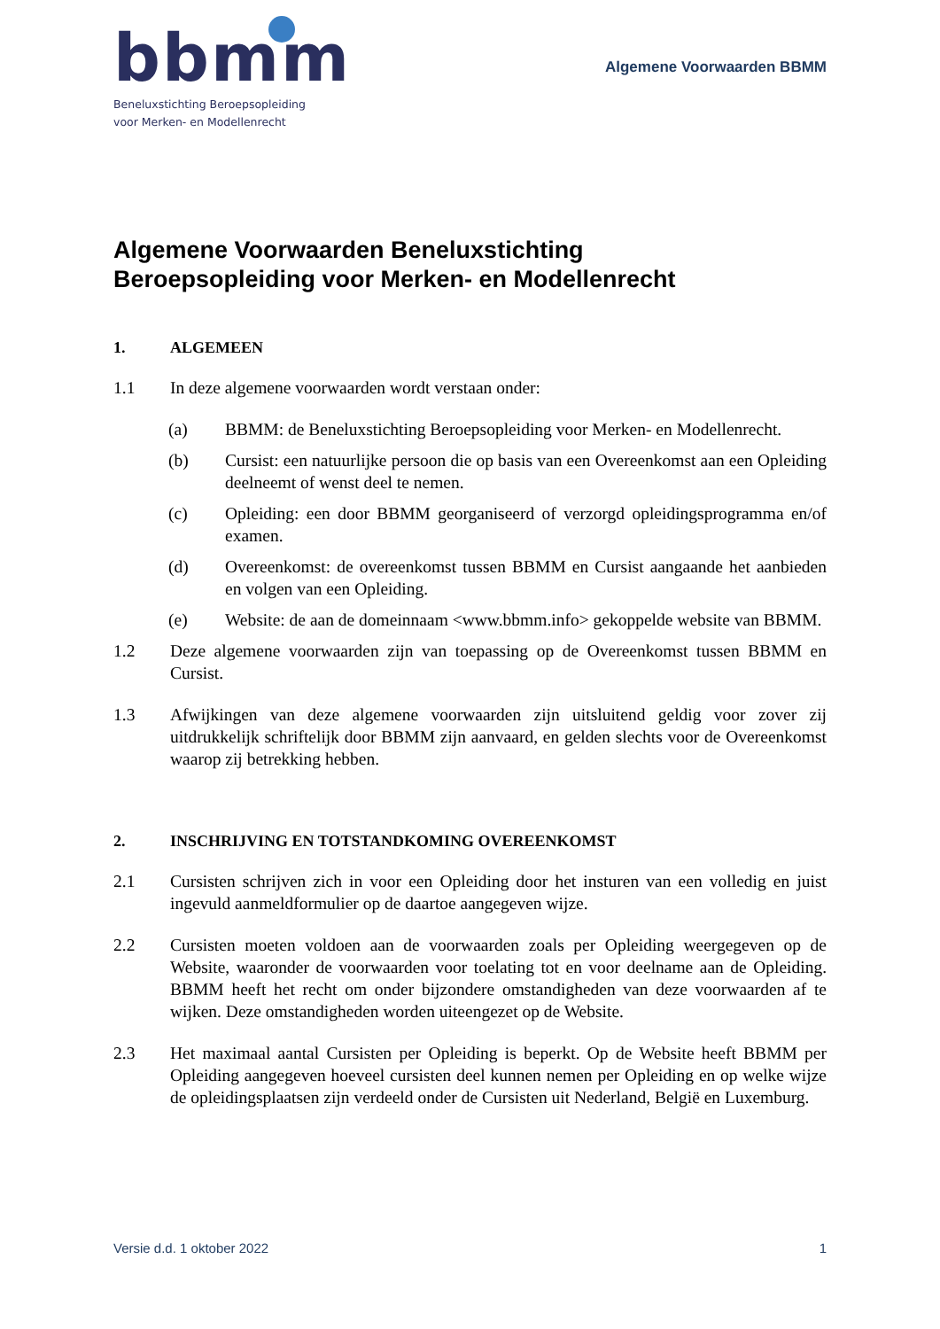bbmm
Beneluxstichting Beroepsopleiding
voor Merken- en Modellenrecht
Algemene Voorwaarden BBMM
Algemene Voorwaarden Beneluxstichting
Beroepsopleiding voor Merken- en Modellenrecht
1. ALGEMEEN
1.1 In deze algemene voorwaarden wordt verstaan onder:
(a) BBMM: de Beneluxstichting Beroepsopleiding voor Merken- en Modellenrecht.
(b) Cursist: een natuurlijke persoon die op basis van een Overeenkomst aan een Opleiding deelneemt of wenst deel te nemen.
(c) Opleiding: een door BBMM georganiseerd of verzorgd opleidingsprogramma en/of examen.
(d) Overeenkomst: de overeenkomst tussen BBMM en Cursist aangaande het aanbieden en volgen van een Opleiding.
(e) Website: de aan de domeinnaam <www.bbmm.info> gekoppelde website van BBMM.
1.2 Deze algemene voorwaarden zijn van toepassing op de Overeenkomst tussen BBMM en Cursist.
1.3 Afwijkingen van deze algemene voorwaarden zijn uitsluitend geldig voor zover zij uitdrukkelijk schriftelijk door BBMM zijn aanvaard, en gelden slechts voor de Overeenkomst waarop zij betrekking hebben.
2. INSCHRIJVING EN TOTSTANDKOMING OVEREENKOMST
2.1 Cursisten schrijven zich in voor een Opleiding door het insturen van een volledig en juist ingevuld aanmeldformulier op de daartoe aangegeven wijze.
2.2 Cursisten moeten voldoen aan de voorwaarden zoals per Opleiding weergegeven op de Website, waaronder de voorwaarden voor toelating tot en voor deelname aan de Opleiding. BBMM heeft het recht om onder bijzondere omstandigheden van deze voorwaarden af te wijken. Deze omstandigheden worden uiteengezet op de Website.
2.3 Het maximaal aantal Cursisten per Opleiding is beperkt. Op de Website heeft BBMM per Opleiding aangegeven hoeveel cursisten deel kunnen nemen per Opleiding en op welke wijze de opleidingsplaatsen zijn verdeeld onder de Cursisten uit Nederland, België en Luxemburg.
Versie d.d. 1 oktober 2022 1